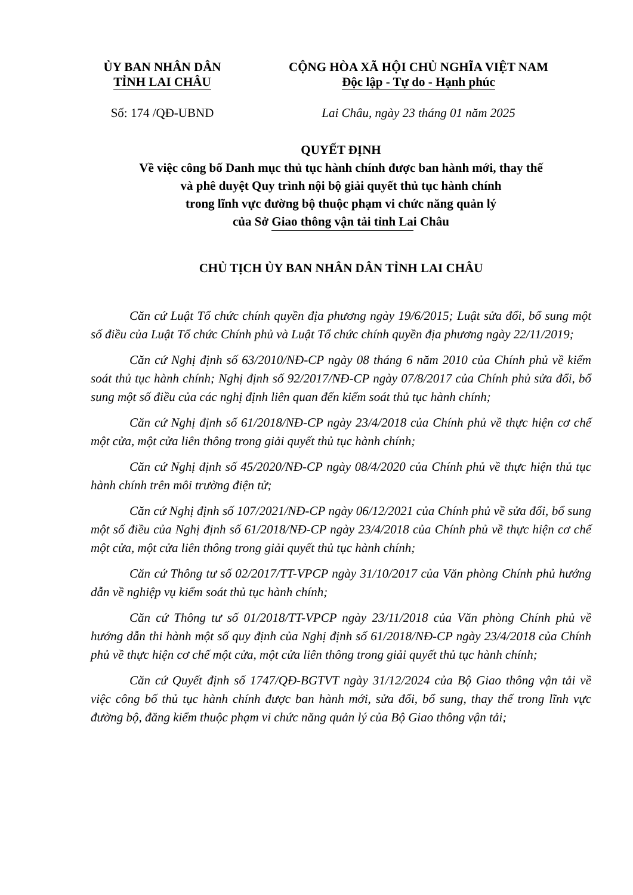ỦY BAN NHÂN DÂN
TỈNH LAI CHÂU
CỘNG HÒA XÃ HỘI CHỦ NGHĨA VIỆT NAM
Độc lập - Tự do - Hạnh phúc
Số: 174 /QĐ-UBND Lai Châu, ngày 23 tháng 01 năm 2025
QUYẾT ĐỊNH
Về việc công bố Danh mục thủ tục hành chính được ban hành mới, thay thế
và phê duyệt Quy trình nội bộ giải quyết thủ tục hành chính
trong lĩnh vực đường bộ thuộc phạm vi chức năng quản lý
của Sở Giao thông vận tải tỉnh Lai Châu
CHỦ TỊCH ỦY BAN NHÂN DÂN TỈNH LAI CHÂU
Căn cứ Luật Tổ chức chính quyền địa phương ngày 19/6/2015; Luật sửa đổi, bổ sung một số điều của Luật Tổ chức Chính phủ và Luật Tổ chức chính quyền địa phương ngày 22/11/2019;
Căn cứ Nghị định số 63/2010/NĐ-CP ngày 08 tháng 6 năm 2010 của Chính phủ về kiểm soát thủ tục hành chính; Nghị định số 92/2017/NĐ-CP ngày 07/8/2017 của Chính phủ sửa đổi, bổ sung một số điều của các nghị định liên quan đến kiểm soát thủ tục hành chính;
Căn cứ Nghị định số 61/2018/NĐ-CP ngày 23/4/2018 của Chính phủ về thực hiện cơ chế một cửa, một cửa liên thông trong giải quyết thủ tục hành chính;
Căn cứ Nghị định số 45/2020/NĐ-CP ngày 08/4/2020 của Chính phủ về thực hiện thủ tục hành chính trên môi trường điện tử;
Căn cứ Nghị định số 107/2021/NĐ-CP ngày 06/12/2021 của Chính phủ về sửa đổi, bổ sung một số điều của Nghị định số 61/2018/NĐ-CP ngày 23/4/2018 của Chính phủ về thực hiện cơ chế một cửa, một cửa liên thông trong giải quyết thủ tục hành chính;
Căn cứ Thông tư số 02/2017/TT-VPCP ngày 31/10/2017 của Văn phòng Chính phủ hướng dẫn về nghiệp vụ kiểm soát thủ tục hành chính;
Căn cứ Thông tư số 01/2018/TT-VPCP ngày 23/11/2018 của Văn phòng Chính phủ về hướng dẫn thi hành một số quy định của Nghị định số 61/2018/NĐ-CP ngày 23/4/2018 của Chính phủ về thực hiện cơ chế một cửa, một cửa liên thông trong giải quyết thủ tục hành chính;
Căn cứ Quyết định số 1747/QĐ-BGTVT ngày 31/12/2024 của Bộ Giao thông vận tải về việc công bố thủ tục hành chính được ban hành mới, sửa đổi, bổ sung, thay thế trong lĩnh vực đường bộ, đăng kiểm thuộc phạm vi chức năng quản lý của Bộ Giao thông vận tải;